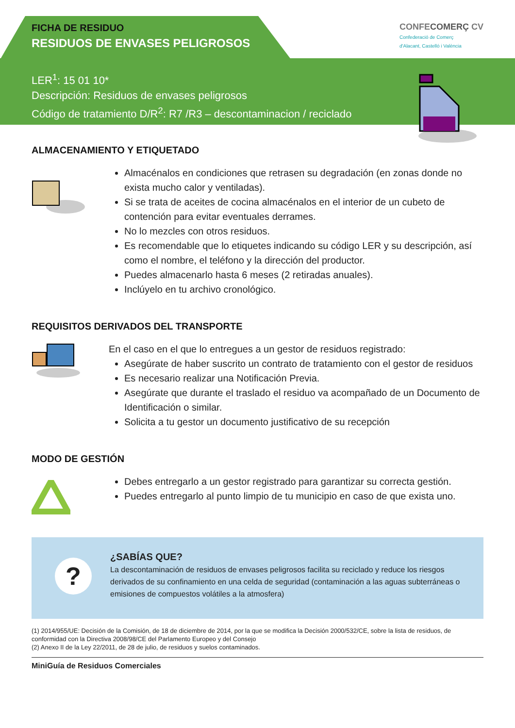CONFECOMERÇ CV
Confederació de Comerç
d'Alacant, Castelló i València
FICHA DE RESIDUO
RESIDUOS DE ENVASES PELIGROSOS
LER<sup>1</sup>: 15 01 10*
Descripción: Residuos de envases peligrosos
Código de tratamiento D/R<sup>2</sup>: R7 /R3 – descontaminacion / reciclado
ALMACENAMIENTO Y ETIQUETADO
Almacénalos en condiciones que retrasen su degradación (en zonas donde no exista mucho calor y ventiladas).
Si se trata de aceites de cocina almacénalos en el interior de un cubeto de contención para evitar eventuales derrames.
No lo mezcles con otros residuos.
Es recomendable que lo etiquetes indicando su código LER y su descripción, así como el nombre, el teléfono y la dirección del productor.
Puedes almacenarlo hasta 6 meses (2 retiradas anuales).
Inclúyelo en tu archivo cronológico.
REQUISITOS DERIVADOS DEL TRANSPORTE
En el caso en el que lo entregues a un gestor de residuos registrado:
Asegúrate de haber suscrito un contrato de tratamiento con el gestor de residuos
Es necesario realizar una Notificación Previa.
Asegúrate que durante el traslado el residuo va acompañado de un Documento de Identificación o similar.
Solicita a tu gestor un documento justificativo de su recepción
MODO DE GESTIÓN
Debes entregarlo a un gestor registrado para garantizar su correcta gestión.
Puedes entregarlo al punto limpio de tu municipio en caso de que exista uno.
?
¿SABÍAS QUE?
La descontaminación de residuos de envases peligrosos facilita su reciclado y reduce los riesgos derivados de su confinamiento en una celda de seguridad (contaminación a las aguas subterráneas o emisiones de compuestos volátiles a la atmosfera)
(1) 2014/955/UE: Decisión de la Comisión, de 18 de diciembre de 2014, por la que se modifica la Decisión 2000/532/CE, sobre la lista de residuos, de conformidad con la Directiva 2008/98/CE del Parlamento Europeo y del Consejo
(2) Anexo II de la Ley 22/2011, de 28 de julio, de residuos y suelos contaminados.
MiniGuía de Residuos Comerciales